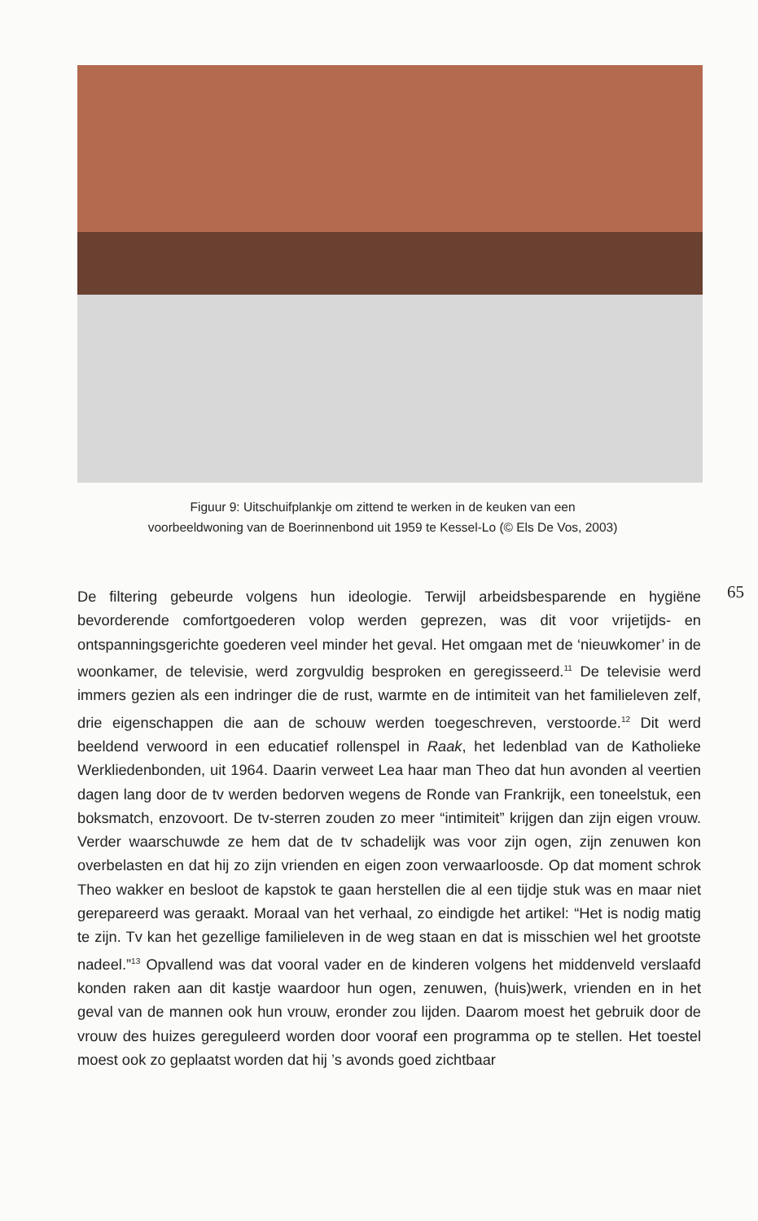Figuur 9: Uitschuifplankje om zittend te werken in de keuken van een
voorbeeldwoning van de Boerinnenbond uit 1959 te Kessel-Lo (© Els De Vos, 2003)
65
De filtering gebeurde volgens hun ideologie. Terwijl arbeidsbesparende en hygiëne bevorderende comfortgoederen volop werden geprezen, was dit voor vrijetijds- en ontspanningsgerichte goederen veel minder het geval. Het omgaan met de ‘nieuwkomer’ in de woonkamer, de televisie, werd zorgvuldig besproken en geregisseerd.<sup>11</sup> De televisie werd immers gezien als een indringer die de rust, warmte en de intimiteit van het familieleven zelf, drie eigenschappen die aan de schouw werden toegeschreven, verstoorde.<sup>12</sup> Dit werd beeldend verwoord in een educatief rollenspel in Raak, het ledenblad van de Katholieke Werkliedenbonden, uit 1964. Daarin verweet Lea haar man Theo dat hun avonden al veertien dagen lang door de tv werden bedorven wegens de Ronde van Frankrijk, een toneelstuk, een boksmatch, enzovoort. De tv-sterren zouden zo meer “intimiteit” krijgen dan zijn eigen vrouw. Verder waarschuwde ze hem dat de tv schadelijk was voor zijn ogen, zijn zenuwen kon overbelasten en dat hij zo zijn vrienden en eigen zoon verwaarloosde. Op dat moment schrok Theo wakker en besloot de kapstok te gaan herstellen die al een tijdje stuk was en maar niet gerepareerd was geraakt. Moraal van het verhaal, zo eindigde het artikel: “Het is nodig matig te zijn. Tv kan het gezellige familieleven in de weg staan en dat is misschien wel het grootste nadeel.”<sup>13</sup> Opvallend was dat vooral vader en de kinderen volgens het middenveld verslaafd konden raken aan dit kastje waardoor hun ogen, zenuwen, (huis)werk, vrienden en in het geval van de mannen ook hun vrouw, eronder zou lijden. Daarom moest het gebruik door de vrouw des huizes gereguleerd worden door vooraf een programma op te stellen. Het toestel moest ook zo geplaatst worden dat hij ’s avonds goed zichtbaar